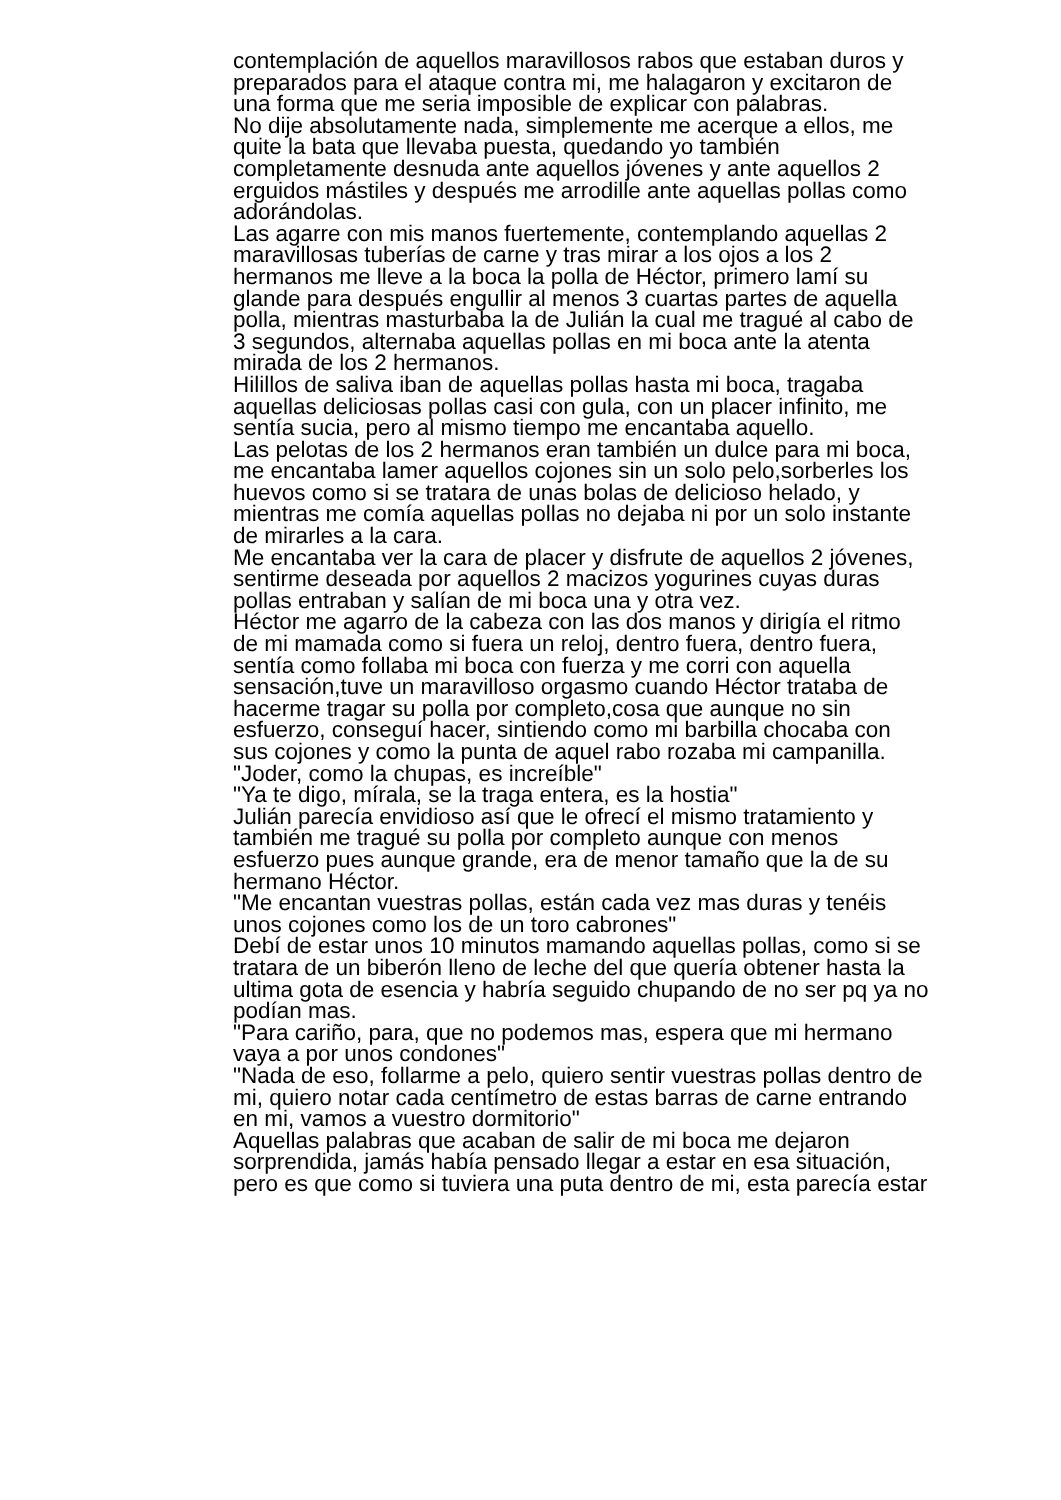contemplación de aquellos maravillosos rabos que estaban duros y
preparados para el ataque contra mi, me halagaron y excitaron de
una forma que me seria imposible de explicar con palabras.
No dije absolutamente nada, simplemente me acerque a ellos, me
quite la bata que llevaba puesta, quedando yo también
completamente desnuda ante aquellos jóvenes y ante aquellos 2
erguidos mástiles y después me arrodille ante aquellas pollas como
adorándolas.
Las agarre con mis manos fuertemente, contemplando aquellas 2
maravillosas tuberías de carne y tras mirar a los ojos a los 2
hermanos me lleve a la boca la polla de Héctor, primero lamí su
glande para después engullir al menos 3 cuartas partes de aquella
polla, mientras masturbaba la de Julián la cual me tragué al cabo de
3 segundos, alternaba aquellas pollas en mi boca ante la atenta
mirada de los 2 hermanos.
Hilillos de saliva iban de aquellas pollas hasta mi boca, tragaba
aquellas deliciosas pollas casi con gula, con un placer infinito, me
sentía sucia, pero al mismo tiempo me encantaba aquello.
Las pelotas de los 2 hermanos eran también un dulce para mi boca,
me encantaba lamer aquellos cojones sin un solo pelo,sorberles los
huevos como si se tratara de unas bolas de delicioso helado, y
mientras me comía aquellas pollas no dejaba ni por un solo instante
de mirarles a la cara.
Me encantaba ver la cara de placer y disfrute de aquellos 2 jóvenes,
sentirme deseada por aquellos 2 macizos yogurines cuyas duras
pollas entraban y salían de mi boca una y otra vez.
Héctor me agarro de la cabeza con las dos manos y dirigía el ritmo
de mi mamada como si fuera un reloj, dentro fuera, dentro fuera,
sentía como follaba mi boca con fuerza y me corri con aquella
sensación,tuve un maravilloso orgasmo cuando Héctor trataba de
hacerme tragar su polla por completo,cosa que aunque no sin
esfuerzo, conseguí hacer, sintiendo como mi barbilla chocaba con
sus cojones y como la punta de aquel rabo rozaba mi campanilla.
"Joder, como la chupas, es increíble"
"Ya te digo, mírala, se la traga entera, es la hostia"
Julián parecía envidioso así que le ofrecí el mismo tratamiento y
también me tragué su polla por completo aunque con menos
esfuerzo pues aunque grande, era de menor tamaño que la de su
hermano Héctor.
"Me encantan vuestras pollas, están cada vez mas duras y tenéis
unos cojones como los de un toro cabrones"
Debí de estar unos 10 minutos mamando aquellas pollas, como si se
tratara de un biberón lleno de leche del que quería obtener hasta la
ultima gota de esencia y habría seguido chupando de no ser pq ya no
podían mas.
"Para cariño, para, que no podemos mas, espera que mi hermano
vaya a por unos condones"
"Nada de eso, follarme a pelo, quiero sentir vuestras pollas dentro de
mi, quiero notar cada centímetro de estas barras de carne entrando
en mi, vamos a vuestro dormitorio"
Aquellas palabras que acaban de salir de mi boca me dejaron
sorprendida, jamás había pensado llegar a estar en esa situación,
pero es que como si tuviera una puta dentro de mi, esta parecía estar